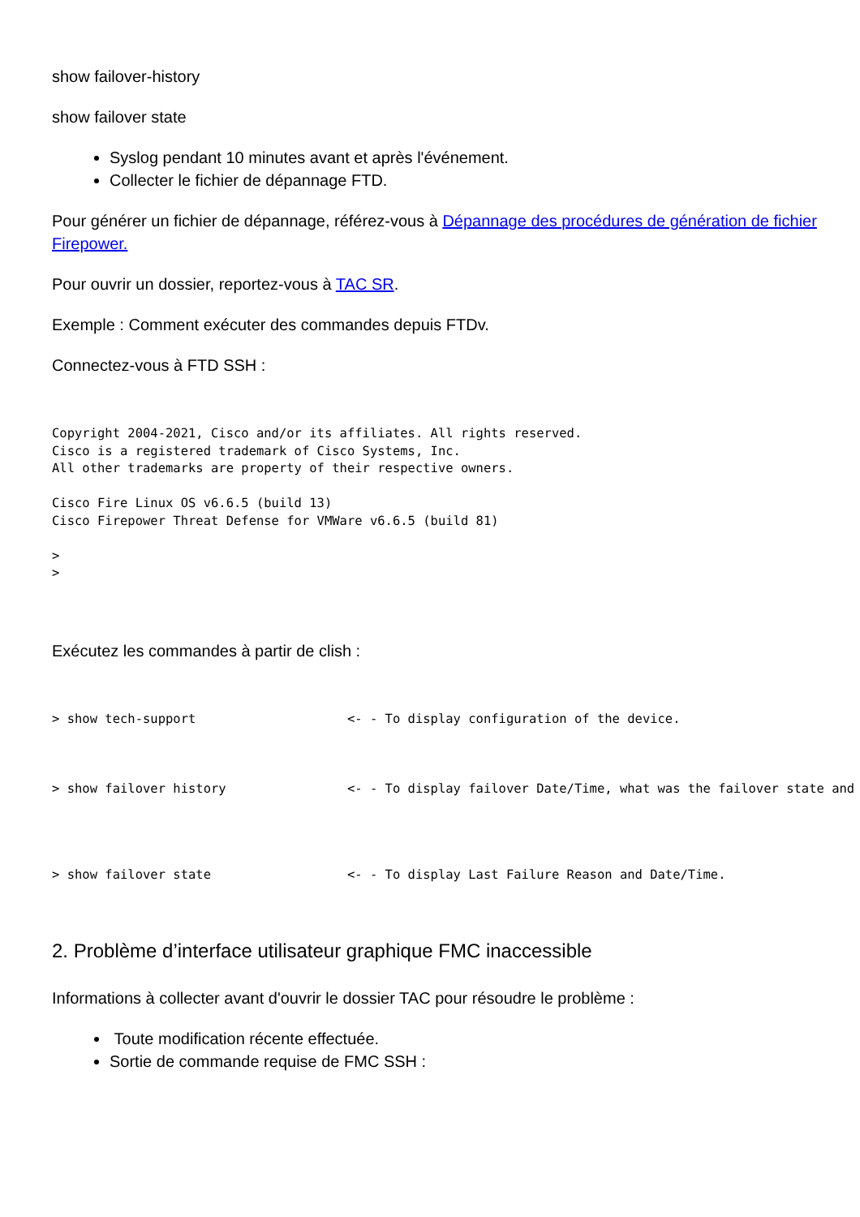show failover-history
show failover state
Syslog pendant 10 minutes avant et après l'événement.
Collecter le fichier de dépannage FTD.
Pour générer un fichier de dépannage, référez-vous à Dépannage des procédures de génération de fichier Firepower.
Pour ouvrir un dossier, reportez-vous à TAC SR.
Exemple : Comment exécuter des commandes depuis FTDv.
Connectez-vous à FTD SSH :
Copyright 2004-2021, Cisco and/or its affiliates. All rights reserved.
Cisco is a registered trademark of Cisco Systems, Inc.
All other trademarks are property of their respective owners.

Cisco Fire Linux OS v6.6.5 (build 13)
Cisco Firepower Threat Defense for VMWare v6.6.5 (build 81)

>
>
Exécutez les commandes à partir de clish :
> show tech-support                    <- - To display configuration of the device.



> show failover history                <- - To display failover Date/Time, what was the failover state and
> show failover state                  <- - To display Last Failure Reason and Date/Time.
2. Problème d’interface utilisateur graphique FMC inaccessible
Informations à collecter avant d'ouvrir le dossier TAC pour résoudre le problème :
Toute modification récente effectuée.
Sortie de commande requise de FMC SSH :